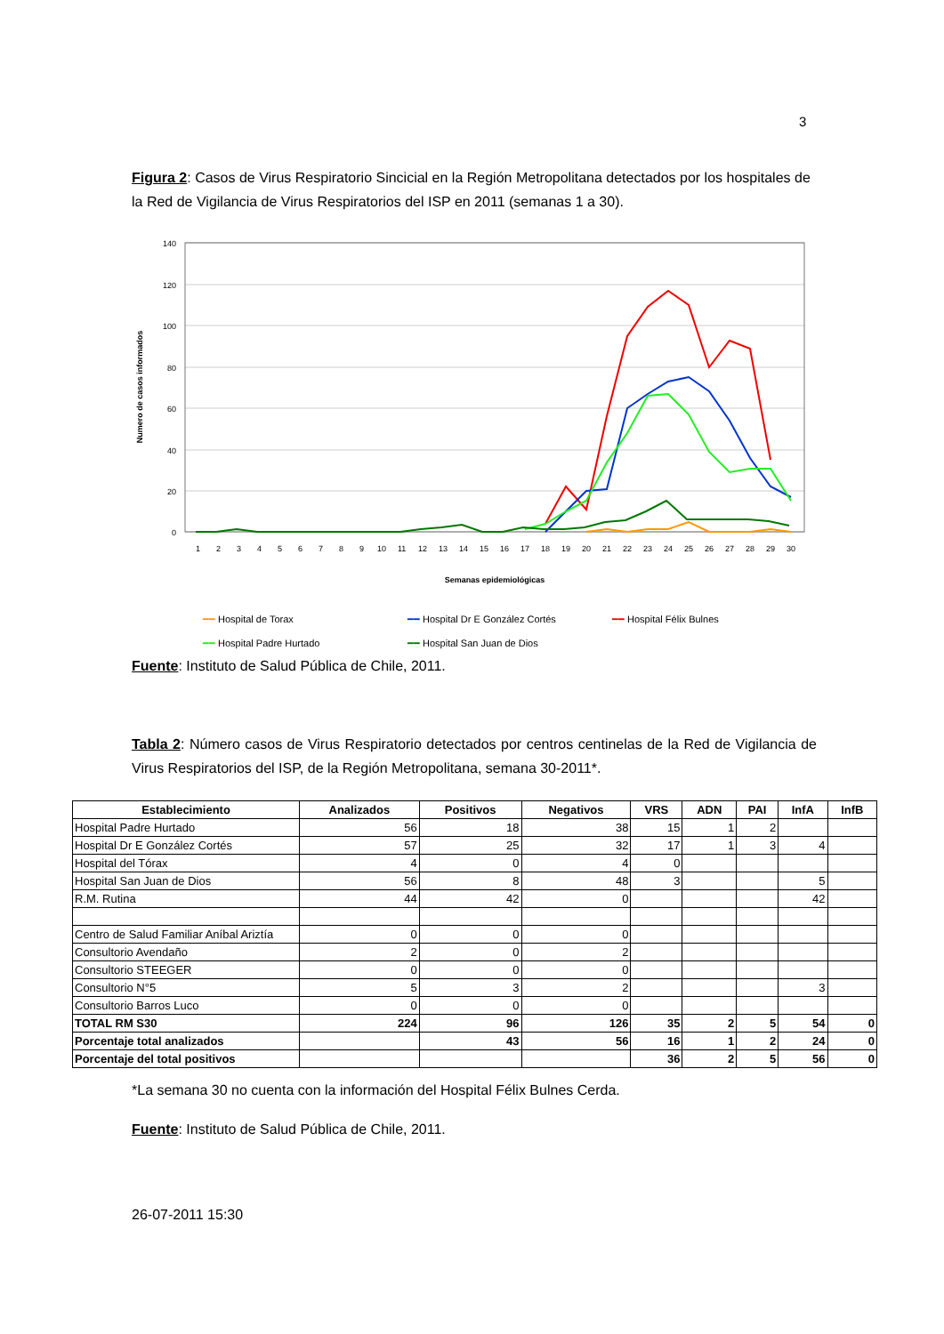3
Figura 2: Casos de Virus Respiratorio Sincicial en la Región Metropolitana detectados por los hospitales de la Red de Vigilancia de Virus Respiratorios del ISP en 2011 (semanas 1 a 30).
140
120
100
80
60
40
20
0
1
2
3
4
5
6
7
8
9
10
11
12
13
14
15
16
17
18
19
20
21
22
23
24
25
26
27
28
29
30
Numero de casos informados
Semanas epidemiológicas
━━ Hospital de Torax ━━ Hospital Dr E González Cortés ━━ Hospital Félix Bulnes
━━ Hospital Padre Hurtado ━━ Hospital San Juan de Dios
Fuente: Instituto de Salud Pública de Chile, 2011.
Tabla 2: Número casos de Virus Respiratorio detectados por centros centinelas de la Red de Vigilancia de Virus Respiratorios del ISP, de la Región Metropolitana, semana 30-2011*.
| Establecimiento | Analizados | Positivos | Negativos | VRS | ADN | PAI | InfA | InfB |
| --- | --- | --- | --- | --- | --- | --- | --- | --- |
| Hospital Padre Hurtado | 56 | 18 | 38 | 15 | 1 | 2 | | |
| Hospital Dr E González Cortés | 57 | 25 | 32 | 17 | 1 | 3 | 4 | |
| Hospital del Tórax | 4 | 0 | 4 | 0 | | | | |
| Hospital San Juan de Dios | 56 | 8 | 48 | 3 | | | 5 | |
| R.M. Rutina | 44 | 42 | 0 | | | | 42 | |
| Centro de Salud Familiar Aníbal Ariztía | 0 | 0 | 0 | | | | | |
| Consultorio Avendaño | 2 | 0 | 2 | | | | | |
| Consultorio STEEGER | 0 | 0 | 0 | | | | | |
| Consultorio N°5 | 5 | 3 | 2 | | | | 3 | |
| Consultorio Barros Luco | 0 | 0 | 0 | | | | | |
| TOTAL RM S30 | 224 | 96 | 126 | 35 | 2 | 5 | 54 | 0 |
| Porcentaje total analizados | | 43 | 56 | 16 | 1 | 2 | 24 | 0 |
| Porcentaje del total positivos | | | | 36 | 2 | 5 | 56 | 0 |
*La semana 30 no cuenta con la información del Hospital Félix Bulnes Cerda.
Fuente: Instituto de Salud Pública de Chile, 2011.
26-07-2011 15:30